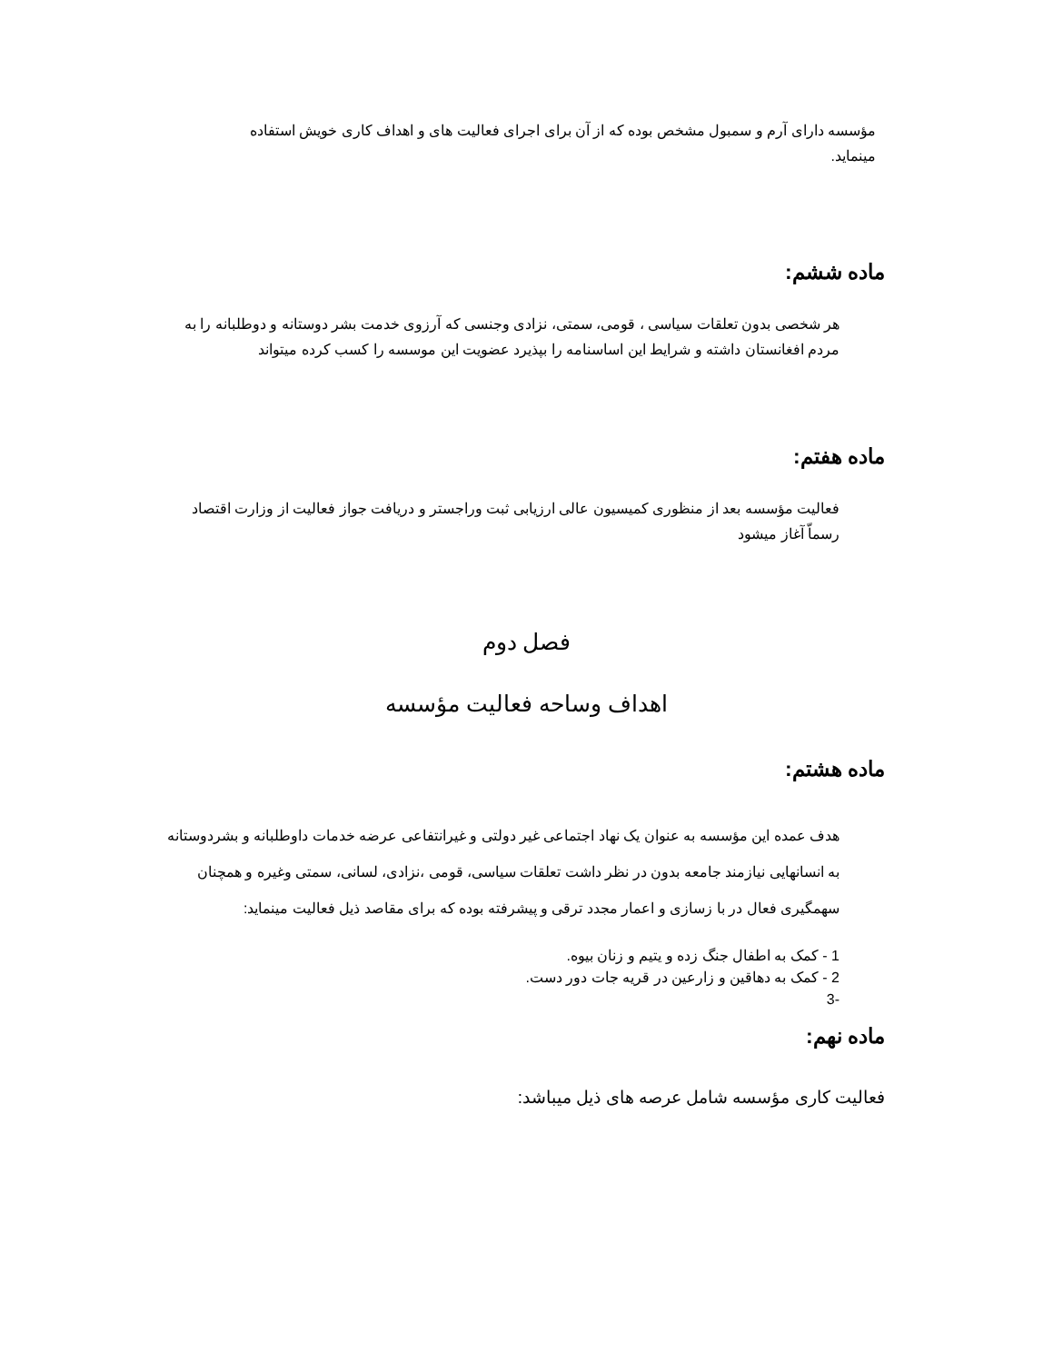مؤسسه دارای آرم و سمبول مشخص بوده که از آن برای اجرای فعالیت های و اهداف کاری خویش استفاده مینماید.
ماده ششم:
هر شخصی بدون تعلقات سیاسی ، قومی، سمتی، نزادی وجنسی که آرزوی خدمت بشر دوستانه و دوطلبانه را به مردم افغانستان داشته و شرایط این اساسنامه را بپذیرد عضویت این موسسه را کسب کرده میتواند
ماده هفتم:
فعالیت مؤسسه بعد از منظوری کمیسیون عالی ارزیابی ثبت وراجستر و دریافت جواز فعالیت از وزارت اقتصاد رسماّ آغاز میشود
فصل دوم
اهداف وساحه فعالیت مؤسسه
ماده هشتم:
هدف عمده این مؤسسه به عنوان یک نهاد اجتماعی غیر دولتی و غیرانتفاعی عرضه خدمات داوطلبانه و بشردوستانه به انسانهایی نیازمند جامعه بدون در نظر داشت تعلقات سیاسی، قومی ،نزادی، لسانی، سمتی وغیره و همچنان سهمگیری فعال در با زسازی و اعمار مجدد ترقی و پیشرفته بوده که برای مقاصد ذیل فعالیت مینماید:
1 - کمک به اطفال جنگ زده و یتیم و زنان بیوه.
2 - کمک به دهاقین و زارعین در قریه جات دور دست.
-3
ماده نهم:
فعالیت کاری مؤسسه شامل عرصه های ذیل میباشد: